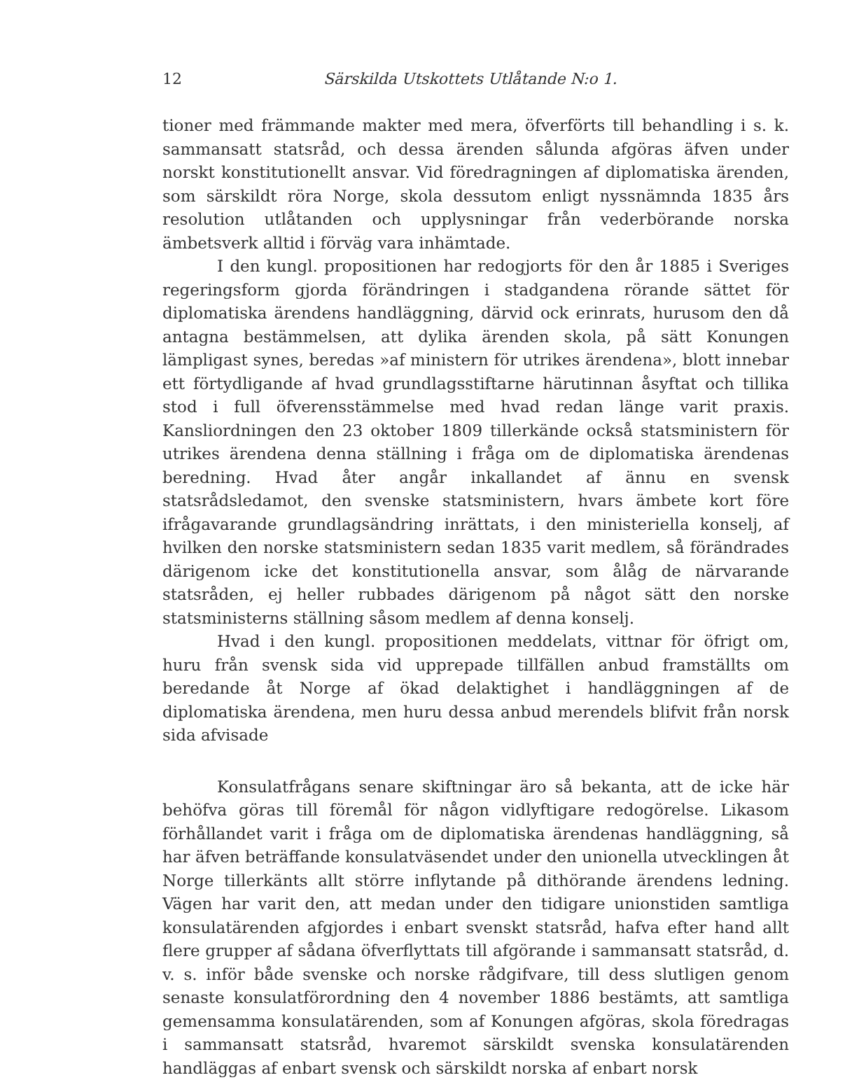12 Särskilda Utskottets Utlåtande N:o 1.
tioner med främmande makter med mera, öfverförts till behandling i s. k. sammansatt statsråd, och dessa ärenden sålunda afgöras äfven under norskt konstitutionellt ansvar. Vid föredragningen af diplomatiska ärenden, som särskildt röra Norge, skola dessutom enligt nyssnämnda 1835 års resolution utlåtanden och upplysningar från vederbörande norska ämbetsverk alltid i förväg vara inhämtade.
I den kungl. propositionen har redogjorts för den år 1885 i Sveriges regeringsform gjorda förändringen i stadgandena rörande sättet för diplomatiska ärendens handläggning, därvid ock erinrats, hurusom den då antagna bestämmelsen, att dylika ärenden skola, på sätt Konungen lämpligast synes, beredas »af ministern för utrikes ärendena», blott innebar ett förtydligande af hvad grundlagsstiftarne härutinnan åsyftat och tillika stod i full öfverensstämmelse med hvad redan länge varit praxis. Kansliordningen den 23 oktober 1809 tillerkände också statsministern för utrikes ärendena denna ställning i fråga om de diplomatiska ärendenas beredning. Hvad åter angår inkallandet af ännu en svensk statsrådsledamot, den svenske statsministern, hvars ämbete kort före ifrågavarande grundlagsändring inrättats, i den ministeriella konselj, af hvilken den norske statsministern sedan 1835 varit medlem, så förändrades därigenom icke det konstitutionella ansvar, som ålåg de närvarande statsråden, ej heller rubbades därigenom på något sätt den norske statsministerns ställning såsom medlem af denna konselj.
Hvad i den kungl. propositionen meddelats, vittnar för öfrigt om, huru från svensk sida vid upprepade tillfällen anbud framställts om beredande åt Norge af ökad delaktighet i handläggningen af de diplomatiska ärendena, men huru dessa anbud merendels blifvit från norsk sida afvisade
Konsulatfrågans senare skiftningar äro så bekanta, att de icke här behöfva göras till föremål för någon vidlyftigare redogörelse. Likasom förhållandet varit i fråga om de diplomatiska ärendenas handläggning, så har äfven beträffande konsulatväsendet under den unionella utvecklingen åt Norge tillerkänts allt större inflytande på dithörande ärendens ledning. Vägen har varit den, att medan under den tidigare unionstiden samtliga konsulatärenden afgjordes i enbart svenskt statsråd, hafva efter hand allt flere grupper af sådana öfverflyttats till afgörande i sammansatt statsråd, d. v. s. inför både svenske och norske rådgifvare, till dess slutligen genom senaste konsulatförordning den 4 november 1886 bestämts, att samtliga gemensamma konsulatärenden, som af Konungen afgöras, skola föredragas i sammansatt statsråd, hvaremot särskildt svenska konsulatärenden handläggas af enbart svensk och särskildt norska af enbart norsk